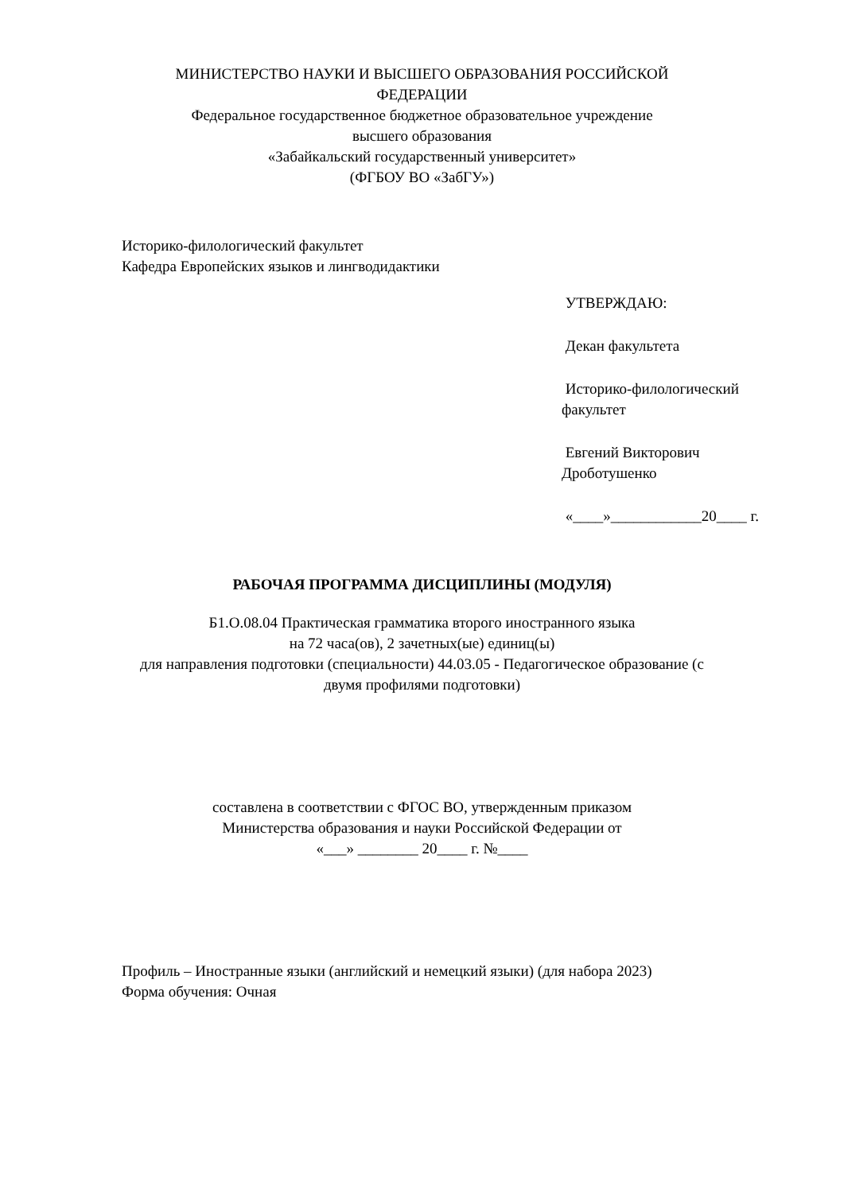МИНИСТЕРСТВО НАУКИ И ВЫСШЕГО ОБРАЗОВАНИЯ РОССИЙСКОЙ
ФЕДЕРАЦИИ
Федеральное государственное бюджетное образовательное учреждение
высшего образования
«Забайкальский государственный университет»
(ФГБОУ ВО «ЗабГУ»)
Историко-филологический факультет
Кафедра Европейских языков и лингводидактики
УТВЕРЖДАЮ:
Декан факультета
Историко-филологический факультет
Евгений Викторович Дроботушенко
«____»____________20____ г.
РАБОЧАЯ ПРОГРАММА ДИСЦИПЛИНЫ (МОДУЛЯ)
Б1.О.08.04 Практическая грамматика второго иностранного языка
на 72 часа(ов), 2 зачетных(ые) единиц(ы)
для направления подготовки (специальности) 44.03.05 - Педагогическое образование (с
двумя профилями подготовки)
составлена в соответствии с ФГОС ВО, утвержденным приказом
Министерства образования и науки Российской Федерации от
«___» ________ 20____ г. №____
Профиль – Иностранные языки (английский и немецкий языки) (для набора 2023)
Форма обучения: Очная